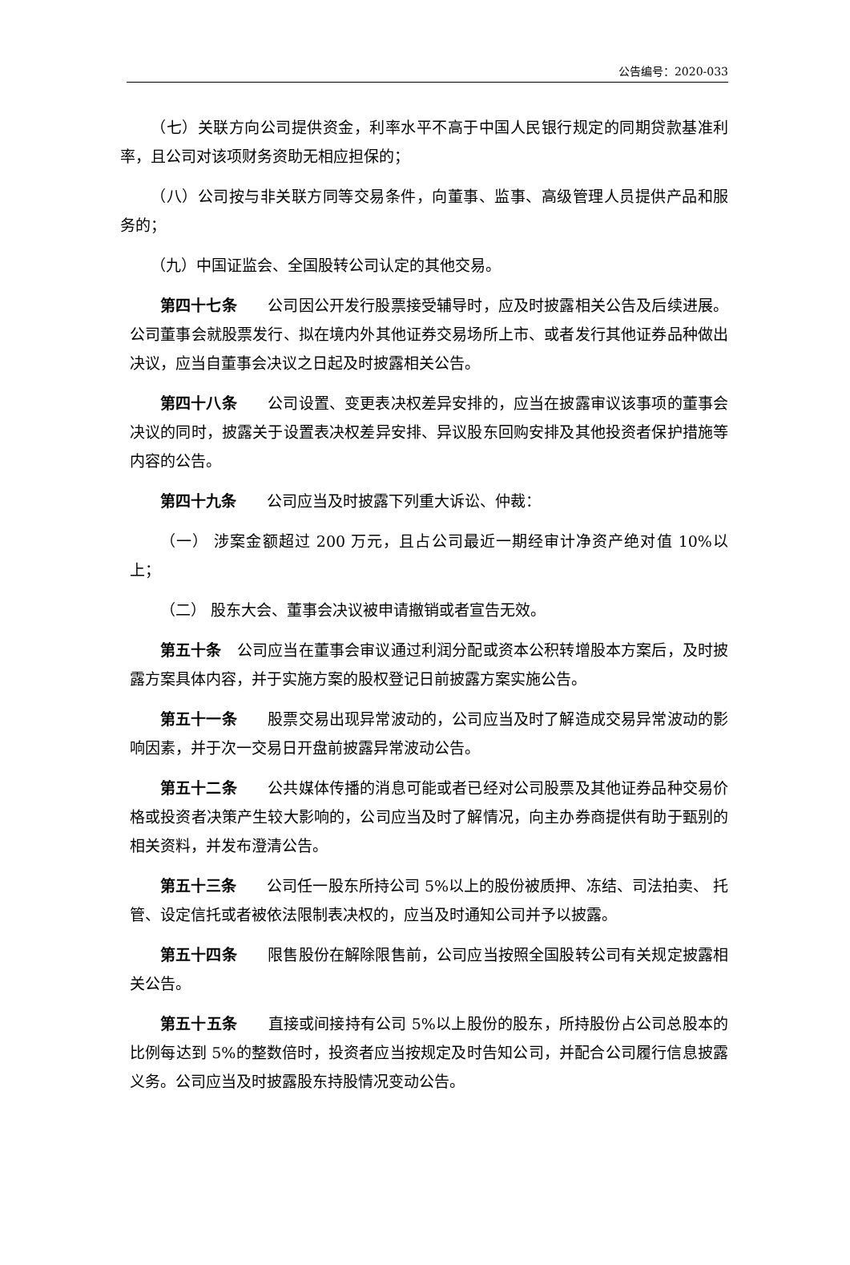公告编号：2020-033
（七）关联方向公司提供资金，利率水平不高于中国人民银行规定的同期贷款基准利率，且公司对该项财务资助无相应担保的；
（八）公司按与非关联方同等交易条件，向董事、监事、高级管理人员提供产品和服务的；
（九）中国证监会、全国股转公司认定的其他交易。
第四十七条　　公司因公开发行股票接受辅导时，应及时披露相关公告及后续进展。公司董事会就股票发行、拟在境内外其他证券交易场所上市、或者发行其他证券品种做出决议，应当自董事会决议之日起及时披露相关公告。
第四十八条　　公司设置、变更表决权差异安排的，应当在披露审议该事项的董事会决议的同时，披露关于设置表决权差异安排、异议股东回购安排及其他投资者保护措施等内容的公告。
第四十九条　　公司应当及时披露下列重大诉讼、仲裁：
（一） 涉案金额超过 200 万元，且占公司最近一期经审计净资产绝对值 10%以上；
（二） 股东大会、董事会决议被申请撤销或者宣告无效。
第五十条　公司应当在董事会审议通过利润分配或资本公积转增股本方案后，及时披露方案具体内容，并于实施方案的股权登记日前披露方案实施公告。
第五十一条　　股票交易出现异常波动的，公司应当及时了解造成交易异常波动的影响因素，并于次一交易日开盘前披露异常波动公告。
第五十二条　　公共媒体传播的消息可能或者已经对公司股票及其他证券品种交易价格或投资者决策产生较大影响的，公司应当及时了解情况，向主办券商提供有助于甄别的相关资料，并发布澄清公告。
第五十三条　　公司任一股东所持公司 5%以上的股份被质押、冻结、司法拍卖、 托管、设定信托或者被依法限制表决权的，应当及时通知公司并予以披露。
第五十四条　　限售股份在解除限售前，公司应当按照全国股转公司有关规定披露相关公告。
第五十五条　　直接或间接持有公司 5%以上股份的股东，所持股份占公司总股本的比例每达到 5%的整数倍时，投资者应当按规定及时告知公司，并配合公司履行信息披露义务。公司应当及时披露股东持股情况变动公告。